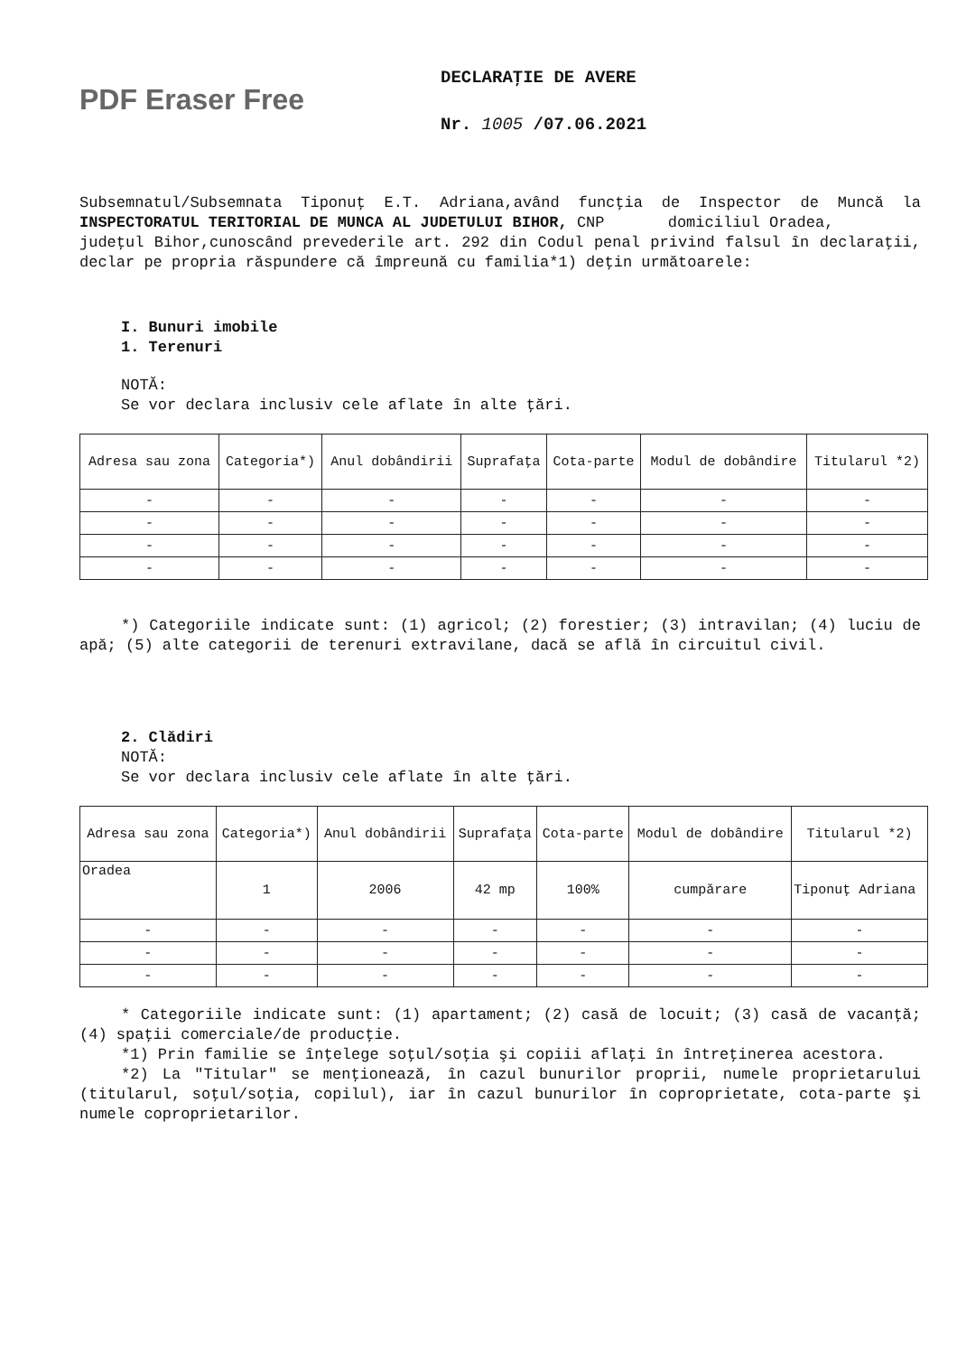PDF Eraser Free
DECLARAŢIE DE AVERE
Nr. 1005 /07.06.2021
Subsemnatul/Subsemnata Tiponuţ E.T. Adriana,având funcţia de Inspector de Muncă la INSPECTORATUL TERITORIAL DE MUNCA AL JUDETULUI BIHOR, CNP domiciliul Oradea,
judeţul Bihor,cunoscând prevederile art. 292 din Codul penal privind falsul în declaraţii, declar pe propria răspundere că împreună cu familia*1) deţin următoarele:
I. Bunuri imobile
1. Terenuri
NOTĂ:
Se vor declara inclusiv cele aflate în alte ţări.
| Adresa sau zona | Categoria*) | Anul dobândirii | Suprafaţa | Cota-parte | Modul de dobândire | Titularul *2) |
| --- | --- | --- | --- | --- | --- | --- |
| - | - | - | - | - | - | - |
| - | - | - | - | - | - | - |
| - | - | - | - | - | - | - |
| - | - | - | - | - | - | - |
*) Categoriile indicate sunt: (1) agricol; (2) forestier; (3) intravilan; (4) luciu de apă; (5) alte categorii de terenuri extravilane, dacă se află în circuitul civil.
2. Clădiri
NOTĂ:
Se vor declara inclusiv cele aflate în alte ţări.
| Adresa sau zona | Categoria*) | Anul dobândirii | Suprafaţa | Cota-parte | Modul de dobândire | Titularul *2) |
| --- | --- | --- | --- | --- | --- | --- |
| Oradea | 1 | 2006 | 42 mp | 100% | cumpărare | Tiponuţ Adriana |
| - | - | - | - | - | - | - |
| - | - | - | - | - | - | - |
| - | - | - | - | - | - | - |
* Categoriile indicate sunt: (1) apartament; (2) casă de locuit; (3) casă de vacanţă; (4) spaţii comerciale/de producţie.
*1) Prin familie se înţelege soţul/soţia şi copiii aflaţi în întreţinerea acestora.
*2) La "Titular" se menţionează, în cazul bunurilor proprii, numele proprietarului (titularul, soţul/soţia, copilul), iar în cazul bunurilor în coproprietate, cota-parte şi numele coproprietarilor.